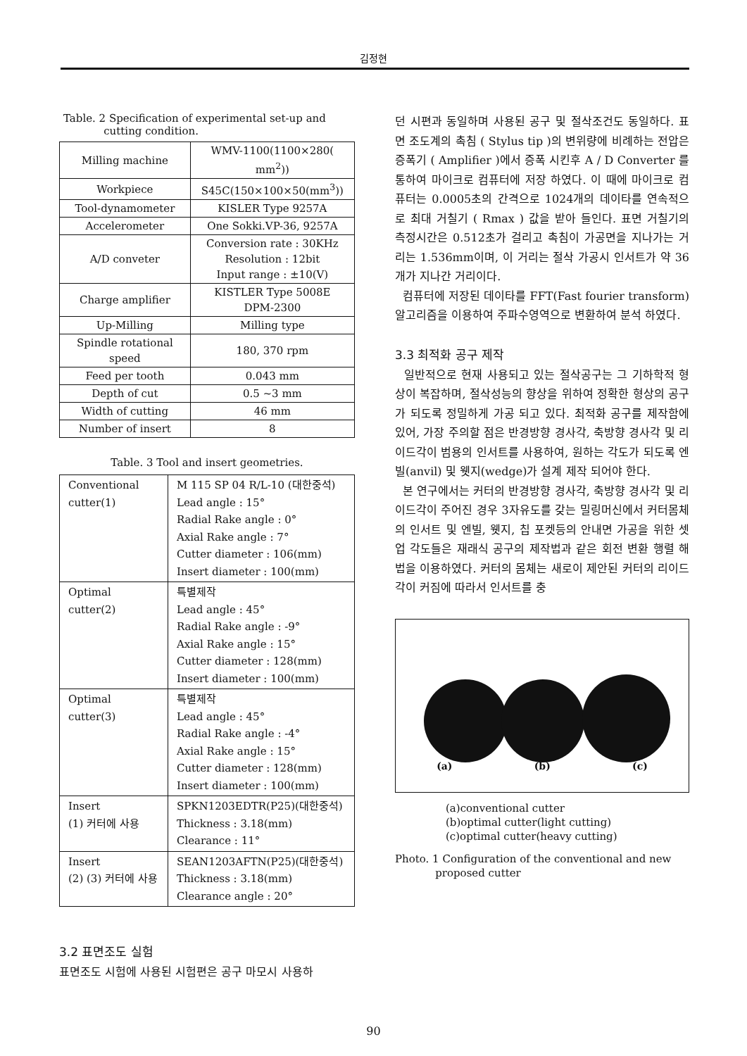김정현
Table. 2 Specification of experimental set-up and
cutting condition.
| Milling machine | WMV-1100(1100×280( mm<sup>2</sup>)) |
| Workpiece | S45C(150×100×50(mm<sup>3</sup>)) |
| Tool-dynamometer | KISLER Type 9257A |
| Accelerometer | One Sokki.VP-36, 9257A |
| A/D conveter | Conversion rate : 30KHz Resolution : 12bit Input range : ±10(V) |
| Charge amplifier | KISTLER Type 5008E DPM-2300 |
| Up-Milling | Milling type |
| Spindle rotational speed | 180, 370 rpm |
| Feed per tooth | 0.043 mm |
| Depth of cut | 0.5 ~3 mm |
| Width of cutting | 46 mm |
| Number of insert | 8 |
Table. 3 Tool and insert geometries.
| Conventional cutter(1) | M 115 SP 04 R/L-10 (대한중석) Lead angle : 15° Radial Rake angle : 0° Axial Rake angle : 7° Cutter diameter : 106(mm) Insert diameter : 100(mm) |
| Optimal cutter(2) | 특별제작 Lead angle : 45° Radial Rake angle : -9° Axial Rake angle : 15° Cutter diameter : 128(mm) Insert diameter : 100(mm) |
| Optimal cutter(3) | 특별제작 Lead angle : 45° Radial Rake angle : -4° Axial Rake angle : 15° Cutter diameter : 128(mm) Insert diameter : 100(mm) |
| Insert (1) 커터에 사용 | SPKN1203EDTR(P25)(대한중석) Thickness : 3.18(mm) Clearance : 11° |
| Insert (2) (3) 커터에 사용 | SEAN1203AFTN(P25)(대한중석) Thickness : 3.18(mm) Clearance angle : 20° |
3.2 표면조도 실험
표면조도 시험에 사용된 시험편은 공구 마모시 사용하
던 시편과 동일하며 사용된 공구 및 절삭조건도 동일하다. 표면 조도계의 촉침 ( Stylus tip )의 변위량에 비례하는 전압은 증폭기 ( Amplifier )에서 증폭 시킨후 A / D Converter 를 통하여 마이크로 컴퓨터에 저장 하였다. 이 때에 마이크로 컴퓨터는 0.0005초의 간격으로 1024개의 데이타를 연속적으로 최대 거칠기 ( Rmax ) 값을 받아 들인다. 표면 거칠기의 측정시간은 0.512초가 걸리고 촉침이 가공면을 지나가는 거리는 1.536mm이며, 이 거리는 절삭 가공시 인서트가 약 36개가 지나간 거리이다.
컴퓨터에 저장된 데이타를 FFT(Fast fourier transform)알고리즘을 이용하여 주파수영역으로 변환하여 분석 하였다.
3.3 최적화 공구 제작
일반적으로 현재 사용되고 있는 절삭공구는 그 기하학적 형상이 복잡하며, 절삭성능의 향상을 위하여 정확한 형상의 공구가 되도록 정밀하게 가공 되고 있다. 최적화 공구를 제작함에 있어, 가장 주의할 점은 반경방향 경사각, 축방향 경사각 및 리이드각이 범용의 인서트를 사용하여, 원하는 각도가 되도록 엔빌(anvil) 및 웻지(wedge)가 설계 제작 되어야 한다.
본 연구에서는 커터의 반경방향 경사각, 축방향 경사각 및 리이드각이 주어진 경우 3자유도를 갖는 밀링머신에서 커터몸체의 인서트 및 엔빌, 웻지, 칩 포켓등의 안내면 가공을 위한 셋업 각도들은 재래식 공구의 제작법과 같은 회전 변환 행렬 해법을 이용하였다. 커터의 몸체는 새로이 제안된 커터의 리이드각이 커짐에 따라서 인서트를 충
(a) (b) (c)
(a)conventional cutter
(b)optimal cutter(light cutting)
(c)optimal cutter(heavy cutting)
Photo. 1 Configuration of the conventional and new
proposed cutter
90